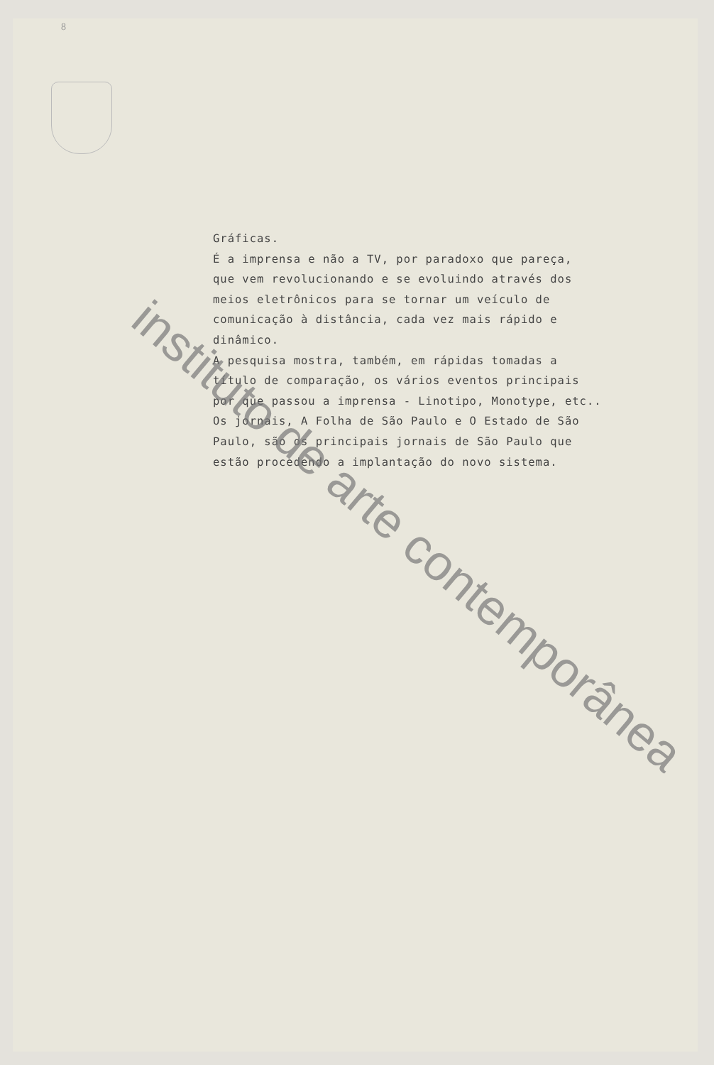8
Gráficas.
É a imprensa e não a TV, por paradoxo que pareça,
que vem revolucionando e se evoluindo através dos
meios eletrônicos para se tornar um veículo de
comunicação à distância, cada vez mais rápido e
dinâmico.
A pesquisa mostra, também, em rápidas tomadas a
título de comparação, os vários eventos principais
por que passou a imprensa - Linotipo, Monotype, etc..
Os jornais, A Folha de São Paulo e O Estado de São
Paulo, são os principais jornais de São Paulo que
estão procedendo a implantação do novo sistema.
instituto de arte contemporânea